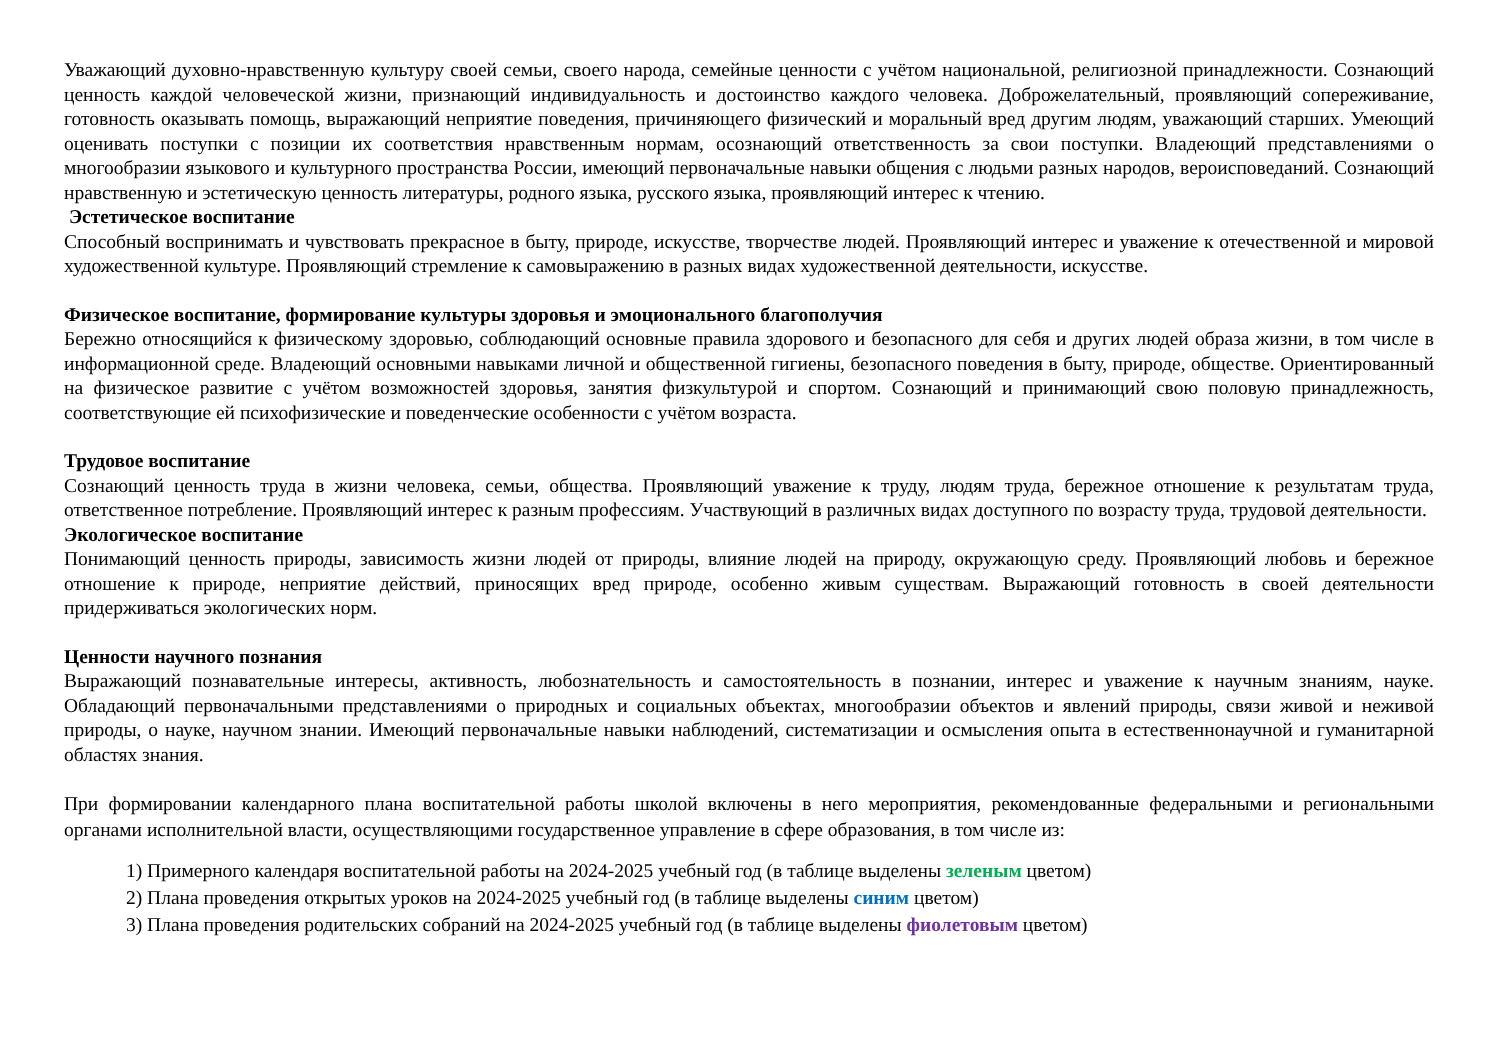Уважающий духовно-нравственную культуру своей семьи, своего народа, семейные ценности с учётом национальной, религиозной принадлежности. Сознающий ценность каждой человеческой жизни, признающий индивидуальность и достоинство каждого человека. Доброжелательный, проявляющий сопереживание, готовность оказывать помощь, выражающий неприятие поведения, причиняющего физический и моральный вред другим людям, уважающий старших. Умеющий оценивать поступки с позиции их соответствия нравственным нормам, осознающий ответственность за свои поступки. Владеющий представлениями о многообразии языкового и культурного пространства России, имеющий первоначальные навыки общения с людьми разных народов, вероисповеданий. Сознающий нравственную и эстетическую ценность литературы, родного языка, русского языка, проявляющий интерес к чтению.
Эстетическое воспитание
Способный воспринимать и чувствовать прекрасное в быту, природе, искусстве, творчестве людей. Проявляющий интерес и уважение к отечественной и мировой художественной культуре. Проявляющий стремление к самовыражению в разных видах художественной деятельности, искусстве.
Физическое воспитание, формирование культуры здоровья и эмоционального благополучия
Бережно относящийся к физическому здоровью, соблюдающий основные правила здорового и безопасного для себя и других людей образа жизни, в том числе в информационной среде. Владеющий основными навыками личной и общественной гигиены, безопасного поведения в быту, природе, обществе. Ориентированный на физическое развитие с учётом возможностей здоровья, занятия физкультурой и спортом. Сознающий и принимающий свою половую принадлежность, соответствующие ей психофизические и поведенческие особенности с учётом возраста.
Трудовое воспитание
Сознающий ценность труда в жизни человека, семьи, общества. Проявляющий уважение к труду, людям труда, бережное отношение к результатам труда, ответственное потребление. Проявляющий интерес к разным профессиям. Участвующий в различных видах доступного по возрасту труда, трудовой деятельности.
Экологическое воспитание
Понимающий ценность природы, зависимость жизни людей от природы, влияние людей на природу, окружающую среду. Проявляющий любовь и бережное отношение к природе, неприятие действий, приносящих вред природе, особенно живым существам. Выражающий готовность в своей деятельности придерживаться экологических норм.
Ценности научного познания
Выражающий познавательные интересы, активность, любознательность и самостоятельность в познании, интерес и уважение к научным знаниям, науке. Обладающий первоначальными представлениями о природных и социальных объектах, многообразии объектов и явлений природы, связи живой и неживой природы, о науке, научном знании. Имеющий первоначальные навыки наблюдений, систематизации и осмысления опыта в естественнонаучной и гуманитарной областях знания.
При формировании календарного плана воспитательной работы школой включены в него мероприятия, рекомендованные федеральными и региональными органами исполнительной власти, осуществляющими государственное управление в сфере образования, в том числе из:
1) Примерного календаря воспитательной работы на 2024-2025 учебный год (в таблице выделены зеленым цветом)
2) Плана проведения открытых уроков на 2024-2025 учебный год (в таблице выделены синим цветом)
3) Плана проведения родительских собраний на 2024-2025 учебный год (в таблице выделены фиолетовым цветом)